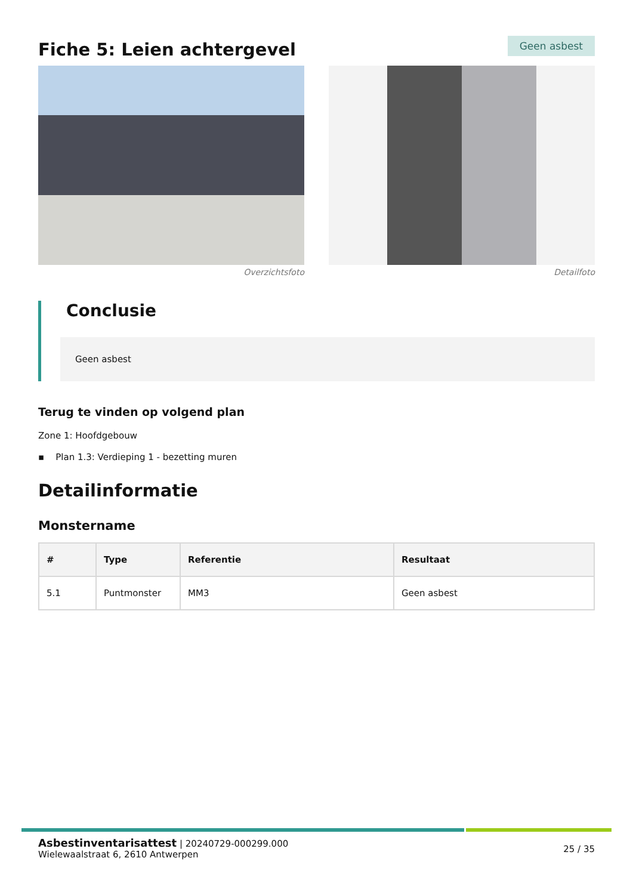Fiche 5: Leien achtergevel
Geen asbest
Overzichtsfoto Detailfoto
Conclusie
Geen asbest
Terug te vinden op volgend plan
Zone 1: Hoofdgebouw
▪ Plan 1.3: Verdieping 1 - bezetting muren
Detailinformatie
Monstername
| # | Type | Referentie | Resultaat |
| --- | --- | --- | --- |
| 5.1 | Puntmonster | MM3 | Geen asbest |
Asbestinventarisattest | 20240729-000299.000
Wielewaalstraat 6, 2610 Antwerpen
25 / 35